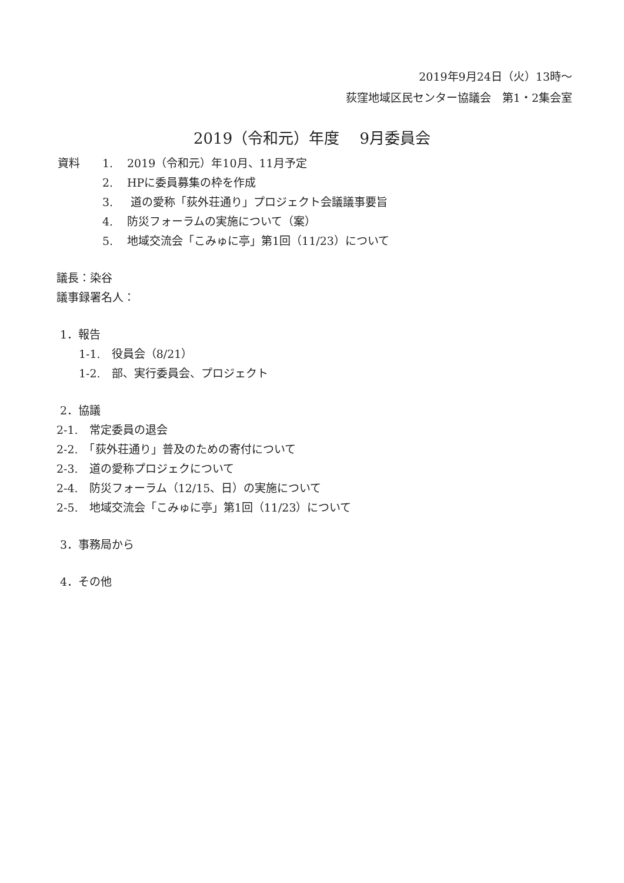2019年9月24日（火）13時～
荻窪地域区民センター協議会　第1・2集会室
2019（令和元）年度　 9月委員会
資料 1. 2019（令和元）年10月、11月予定
2. HPに委員募集の枠を作成
3. 道の愛称「荻外荘通り」プロジェクト会議議事要旨
4. 防災フォーラムの実施について（案）
5. 地域交流会「こみゅに亭」第1回（11/23）について
議長：染谷
議事録署名人：
1．報告
1-1.　役員会（8/21）
1-2.　部、実行委員会、プロジェクト
2．協議
2-1.　常定委員の退会
2-2.　「荻外荘通り」普及のための寄付について
2-3.　道の愛称プロジェクについて
2-4.　防災フォーラム（12/15、日）の実施について
2-5.　地域交流会「こみゅに亭」第1回（11/23）について
3．事務局から
4．その他